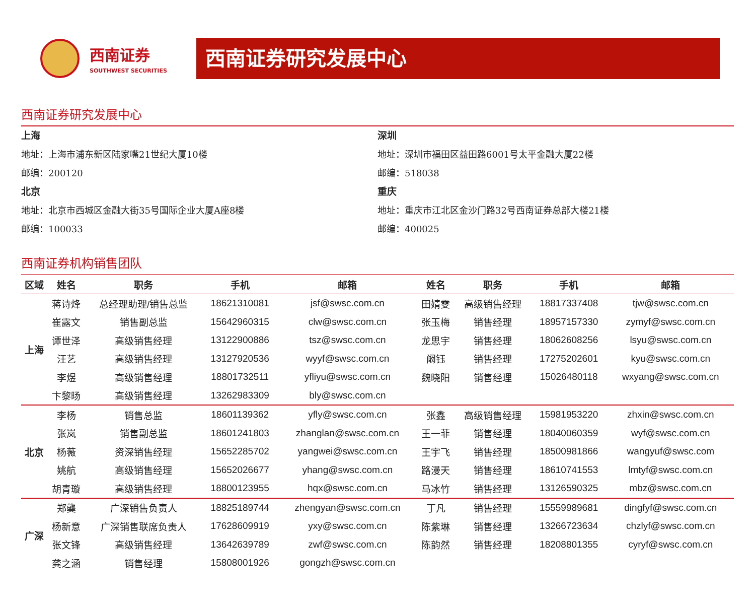西南证券
SOUTHWEST SECURITIES
西南证券研究发展中心
西南证券研究发展中心
上海
地址：上海市浦东新区陆家嘴21世纪大厦10楼
邮编：200120
北京
地址：北京市西城区金融大街35号国际企业大厦A座8楼
邮编：100033
深圳
地址：深圳市福田区益田路6001号太平金融大厦22楼
邮编：518038
重庆
地址：重庆市江北区金沙门路32号西南证券总部大楼21楼
邮编：400025
西南证券机构销售团队
| 区域 | 姓名 | 职务 | 手机 | 邮箱 | 姓名 | 职务 | 手机 | 邮箱 |
| --- | --- | --- | --- | --- | --- | --- | --- | --- |
| 上海 | 蒋诗烽 | 总经理助理/销售总监 | 18621310081 | jsf@swsc.com.cn | 田婧雯 | 高级销售经理 | 18817337408 | tjw@swsc.com.cn |
| | 崔露文 | 销售副总监 | 15642960315 | clw@swsc.com.cn | 张玉梅 | 销售经理 | 18957157330 | zymyf@swsc.com.cn |
| | 谭世泽 | 高级销售经理 | 13122900886 | tsz@swsc.com.cn | 龙思宇 | 销售经理 | 18062608256 | lsyu@swsc.com.cn |
| | 汪艺 | 高级销售经理 | 13127920536 | wyyf@swsc.com.cn | 阚钰 | 销售经理 | 17275202601 | kyu@swsc.com.cn |
| | 李煜 | 高级销售经理 | 18801732511 | yfliyu@swsc.com.cn | 魏晓阳 | 销售经理 | 15026480118 | wxyang@swsc.com.cn |
| | 卞黎旸 | 高级销售经理 | 13262983309 | bly@swsc.com.cn | | | | |
| 北京 | 李杨 | 销售总监 | 18601139362 | yfly@swsc.com.cn | 张鑫 | 高级销售经理 | 15981953220 | zhxin@swsc.com.cn |
| | 张岚 | 销售副总监 | 18601241803 | zhanglan@swsc.com.cn | 王一菲 | 销售经理 | 18040060359 | wyf@swsc.com.cn |
| | 杨薇 | 资深销售经理 | 15652285702 | yangwei@swsc.com.cn | 王宇飞 | 销售经理 | 18500981866 | wangyuf@swsc.com |
| | 姚航 | 高级销售经理 | 15652026677 | yhang@swsc.com.cn | 路漫天 | 销售经理 | 18610741553 | lmtyf@swsc.com.cn |
| | 胡青璇 | 高级销售经理 | 18800123955 | hqx@swsc.com.cn | 马冰竹 | 销售经理 | 13126590325 | mbz@swsc.com.cn |
| 广深 | 郑龑 | 广深销售负责人 | 18825189744 | zhengyan@swsc.com.cn | 丁凡 | 销售经理 | 15559989681 | dingfyf@swsc.com.cn |
| | 杨新意 | 广深销售联席负责人 | 17628609919 | yxy@swsc.com.cn | 陈紫琳 | 销售经理 | 13266723634 | chzlyf@swsc.com.cn |
| | 张文锋 | 高级销售经理 | 13642639789 | zwf@swsc.com.cn | 陈韵然 | 销售经理 | 18208801355 | cyryf@swsc.com.cn |
| | 龚之涵 | 销售经理 | 15808001926 | gongzh@swsc.com.cn | | | | |